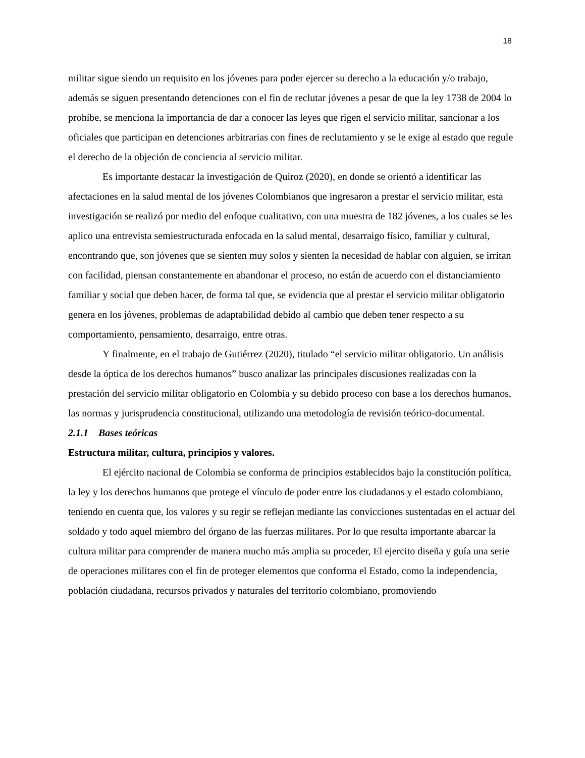18
militar sigue siendo un requisito en los jóvenes para poder ejercer su derecho a la educación y/o trabajo, además se siguen presentando detenciones con el fin de reclutar jóvenes a pesar de que la ley 1738 de 2004 lo prohíbe, se menciona la importancia de dar a conocer las leyes que rigen el servicio militar, sancionar a los oficiales que participan en detenciones arbitrarias con fines de reclutamiento y se le exige al estado que regule el derecho de la objeción de conciencia al servicio militar.
Es importante destacar la investigación de Quiroz (2020), en donde se orientó a identificar las afectaciones en la salud mental de los jóvenes Colombianos que ingresaron a prestar el servicio militar, esta investigación se realizó por medio del enfoque cualitativo, con una muestra de 182 jóvenes, a los cuales se les aplico una entrevista semiestructurada enfocada en la salud mental, desarraigo físico, familiar y cultural, encontrando que, son jóvenes que se sienten muy solos y sienten la necesidad de hablar con alguien, se irritan con facilidad, piensan constantemente en abandonar el proceso, no están de acuerdo con el distanciamiento familiar y social que deben hacer, de forma tal que, se evidencia que al prestar el servicio militar obligatorio genera en los jóvenes, problemas de adaptabilidad debido al cambio que deben tener respecto a su comportamiento, pensamiento, desarraigo, entre otras.
Y finalmente, en el trabajo de Gutiérrez (2020), titulado “el servicio militar obligatorio. Un análisis desde la óptica de los derechos humanos” busco analizar las principales discusiones realizadas con la prestación del servicio militar obligatorio en Colombia y su debido proceso con base a los derechos humanos, las normas y jurisprudencia constitucional, utilizando una metodología de revisión teórico-documental.
2.1.1 Bases teóricas
Estructura militar, cultura, principios y valores.
El ejército nacional de Colombia se conforma de principios establecidos bajo la constitución política, la ley y los derechos humanos que protege el vínculo de poder entre los ciudadanos y el estado colombiano, teniendo en cuenta que, los valores y su regir se reflejan mediante las convicciones sustentadas en el actuar del soldado y todo aquel miembro del órgano de las fuerzas militares. Por lo que resulta importante abarcar la cultura militar para comprender de manera mucho más amplia su proceder, El ejercito diseña y guía una serie de operaciones militares con el fin de proteger elementos que conforma el Estado, como la independencia, población ciudadana, recursos privados y naturales del territorio colombiano, promoviendo